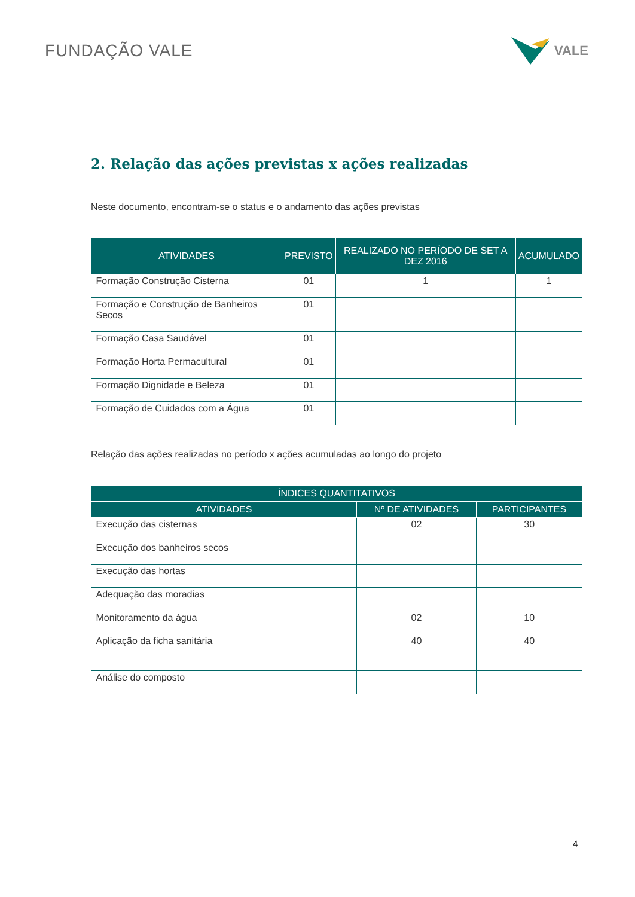FUNDAÇÃO VALE
VALE
2. Relação das ações previstas x ações realizadas
Neste documento, encontram-se o status e o andamento das ações previstas
| ATIVIDADES | PREVISTO | REALIZADO NO PERÍODO DE SET A DEZ 2016 | ACUMULADO |
| --- | --- | --- | --- |
| Formação Construção Cisterna | 01 | 1 | 1 |
| Formação e Construção de Banheiros Secos | 01 | | |
| Formação Casa Saudável | 01 | | |
| Formação Horta Permacultural | 01 | | |
| Formação Dignidade e Beleza | 01 | | |
| Formação de Cuidados com a Água | 01 | | |
Relação das ações realizadas no período x ações acumuladas ao longo do projeto
| ÍNDICES QUANTITATIVOS | | |
| --- | --- | --- |
| ATIVIDADES | Nº DE ATIVIDADES | PARTICIPANTES |
| Execução das cisternas | 02 | 30 |
| Execução dos banheiros secos | | |
| Execução das hortas | | |
| Adequação das moradias | | |
| Monitoramento da água | 02 | 10 |
| Aplicação da ficha sanitária | 40 | 40 |
| Análise do composto | | |
4